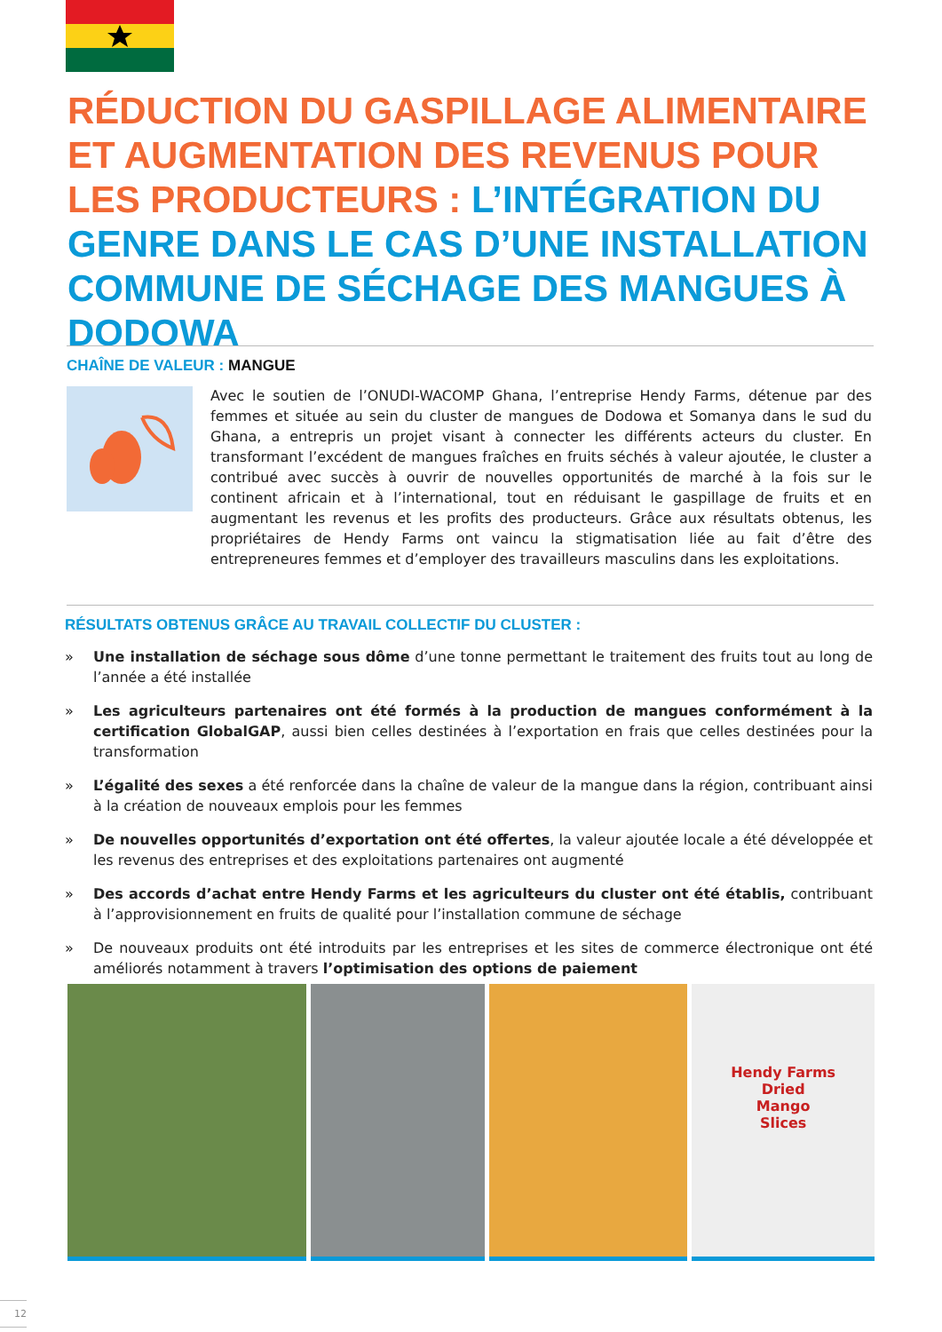RÉDUCTION DU GASPILLAGE ALIMENTAIRE ET AUGMENTATION DES REVENUS POUR LES PRODUCTEURS : L’INTÉGRATION DU GENRE DANS LE CAS D’UNE INSTALLATION COMMUNE DE SÉCHAGE DES MANGUES À DODOWA
CHAÎNE DE VALEUR : MANGUE
Avec le soutien de l’ONUDI-WACOMP Ghana, l’entreprise Hendy Farms, détenue par des femmes et située au sein du cluster de mangues de Dodowa et Somanya dans le sud du Ghana, a entrepris un projet visant à connecter les différents acteurs du cluster. En transformant l’excédent de mangues fraîches en fruits séchés à valeur ajoutée, le cluster a contribué avec succès à ouvrir de nouvelles opportunités de marché à la fois sur le continent africain et à l’international, tout en réduisant le gaspillage de fruits et en augmentant les revenus et les profits des producteurs. Grâce aux résultats obtenus, les propriétaires de Hendy Farms ont vaincu la stigmatisation liée au fait d’être des entrepreneures femmes et d’employer des travailleurs masculins dans les exploitations.
RÉSULTATS OBTENUS GRÂCE AU TRAVAIL COLLECTIF DU CLUSTER :
» Une installation de séchage sous dôme d’une tonne permettant le traitement des fruits tout au long de l’année a été installée
» Les agriculteurs partenaires ont été formés à la production de mangues conformément à la certification GlobalGAP, aussi bien celles destinées à l’exportation en frais que celles destinées pour la transformation
» L’égalité des sexes a été renforcée dans la chaîne de valeur de la mangue dans la région, contribuant ainsi à la création de nouveaux emplois pour les femmes
» De nouvelles opportunités d’exportation ont été offertes, la valeur ajoutée locale a été développée et les revenus des entreprises et des exploitations partenaires ont augmenté
» Des accords d’achat entre Hendy Farms et les agriculteurs du cluster ont été établis, contribuant à l’approvisionnement en fruits de qualité pour l’installation commune de séchage
» De nouveaux produits ont été introduits par les entreprises et les sites de commerce électronique ont été améliorés notamment à travers l’optimisation des options de paiement
Hendy Farms
Dried
Mango
Slices
12